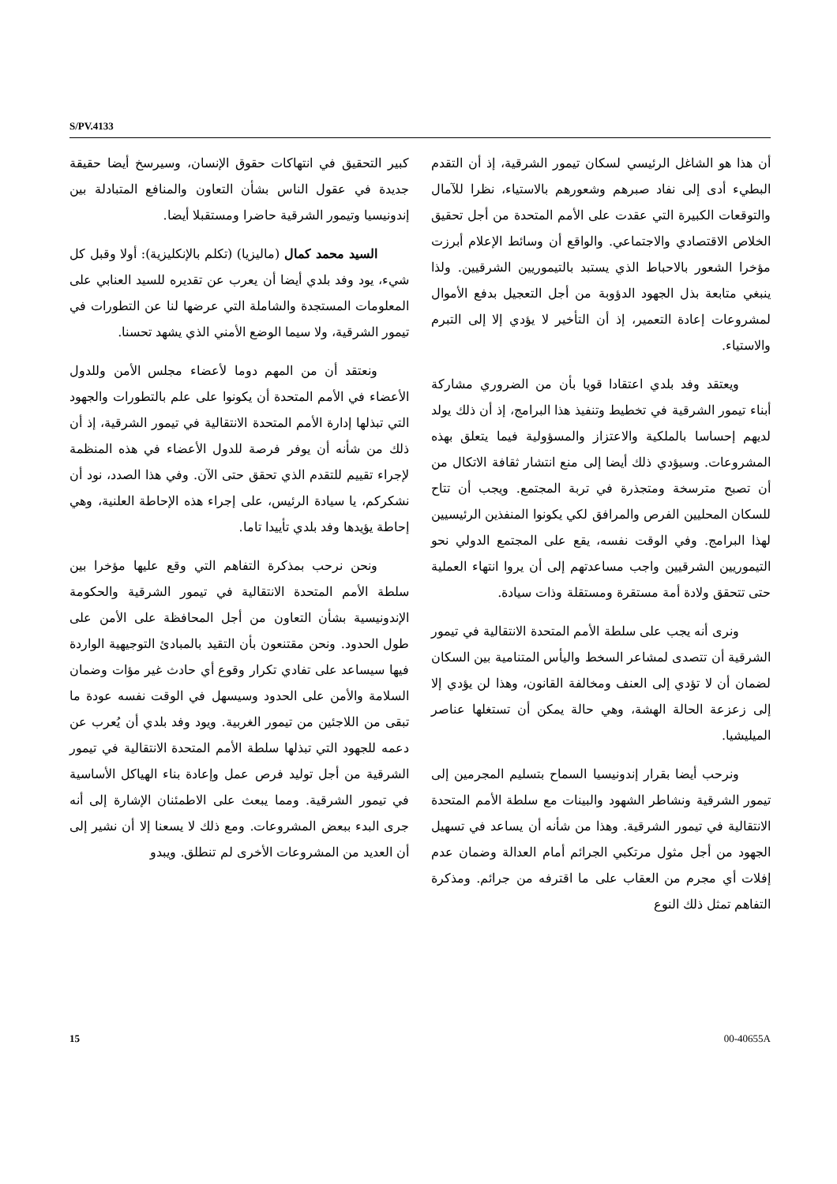S/PV.4133
كبير التحقيق في انتهاكات حقوق الإنسان، وسيرسخ أيضا حقيقة جديدة في عقول الناس بشأن التعاون والمنافع المتبادلة بين إندونيسيا وتيمور الشرقية حاضرا ومستقبلا أيضا.
السيد محمد كمال (ماليزيا) (تكلم بالإنكليزية): أولا وقبل كل شيء، يود وفد بلدي أيضا أن يعرب عن تقديره للسيد العنابي على المعلومات المستجدة والشاملة التي عرضها لنا عن التطورات في تيمور الشرقية، ولا سيما الوضع الأمني الذي يشهد تحسنا.
ونعتقد أن من المهم دوما لأعضاء مجلس الأمن وللدول الأعضاء في الأمم المتحدة أن يكونوا على علم بالتطورات والجهود التي تبذلها إدارة الأمم المتحدة الانتقالية في تيمور الشرقية، إذ أن ذلك من شأنه أن يوفر فرصة للدول الأعضاء في هذه المنظمة لإجراء تقييم للتقدم الذي تحقق حتى الآن. وفي هذا الصدد، نود أن نشكركم، يا سيادة الرئيس، على إجراء هذه الإحاطة العلنية، وهي إحاطة يؤيدها وفد بلدي تأييدا تاما.
ونحن نرحب بمذكرة التفاهم التي وقع عليها مؤخرا بين سلطة الأمم المتحدة الانتقالية في تيمور الشرقية والحكومة الإندونيسية بشأن التعاون من أجل المحافظة على الأمن على طول الحدود. ونحن مقتنعون بأن التقيد بالمبادئ التوجيهية الواردة فيها سيساعد على تفادي تكرار وقوع أي حادث غير مؤات وضمان السلامة والأمن على الحدود وسيسهل في الوقت نفسه عودة ما تبقى من اللاجئين من تيمور الغربية. ويود وفد بلدي أن يُعرب عن دعمه للجهود التي تبذلها سلطة الأمم المتحدة الانتقالية في تيمور الشرقية من أجل توليد فرص عمل وإعادة بناء الهياكل الأساسية في تيمور الشرقية. ومما يبعث على الاطمئنان الإشارة إلى أنه جرى البدء ببعض المشروعات. ومع ذلك لا يسعنا إلا أن نشير إلى أن العديد من المشروعات الأخرى لم تنطلق. ويبدو
أن هذا هو الشاغل الرئيسي لسكان تيمور الشرقية، إذ أن التقدم البطيء أدى إلى نفاد صبرهم وشعورهم بالاستياء، نظرا للآمال والتوقعات الكبيرة التي عقدت على الأمم المتحدة من أجل تحقيق الخلاص الاقتصادي والاجتماعي. والواقع أن وسائط الإعلام أبرزت مؤخرا الشعور بالاحباط الذي يستبد بالتيموريين الشرقيين. ولذا ينبغي متابعة بذل الجهود الدؤوبة من أجل التعجيل بدفع الأموال لمشروعات إعادة التعمير، إذ أن التأخير لا يؤدي إلا إلى التبرم والاستياء.
ويعتقد وفد بلدي اعتقادا قويا بأن من الضروري مشاركة أبناء تيمور الشرقية في تخطيط وتنفيذ هذا البرامج، إذ أن ذلك يولد لديهم إحساسا بالملكية والاعتزاز والمسؤولية فيما يتعلق بهذه المشروعات. وسيؤدي ذلك أيضا إلى منع انتشار ثقافة الاتكال من أن تصبح مترسخة ومتجذرة في تربة المجتمع. ويجب أن تتاح للسكان المحليين الفرص والمرافق لكي يكونوا المنفذين الرئيسيين لهذا البرامج. وفي الوقت نفسه، يقع على المجتمع الدولي نحو التيموريين الشرقيين واجب مساعدتهم إلى أن يروا انتهاء العملية حتى تتحقق ولادة أمة مستقرة ومستقلة وذات سيادة.
ونرى أنه يجب على سلطة الأمم المتحدة الانتقالية في تيمور الشرقية أن تتصدى لمشاعر السخط واليأس المتنامية بين السكان لضمان أن لا تؤدي إلى العنف ومخالفة القانون، وهذا لن يؤدي إلا إلى زعزعة الحالة الهشة، وهي حالة يمكن أن تستغلها عناصر الميليشيا.
ونرحب أيضا بقرار إندونيسيا السماح بتسليم المجرمين إلى تيمور الشرقية ونشاطر الشهود والبينات مع سلطة الأمم المتحدة الانتقالية في تيمور الشرقية. وهذا من شأنه أن يساعد في تسهيل الجهود من أجل مثول مرتكبي الجرائم أمام العدالة وضمان عدم إفلات أي مجرم من العقاب على ما اقترفه من جرائم. ومذكرة التفاهم تمثل ذلك النوع
15 00-40655A